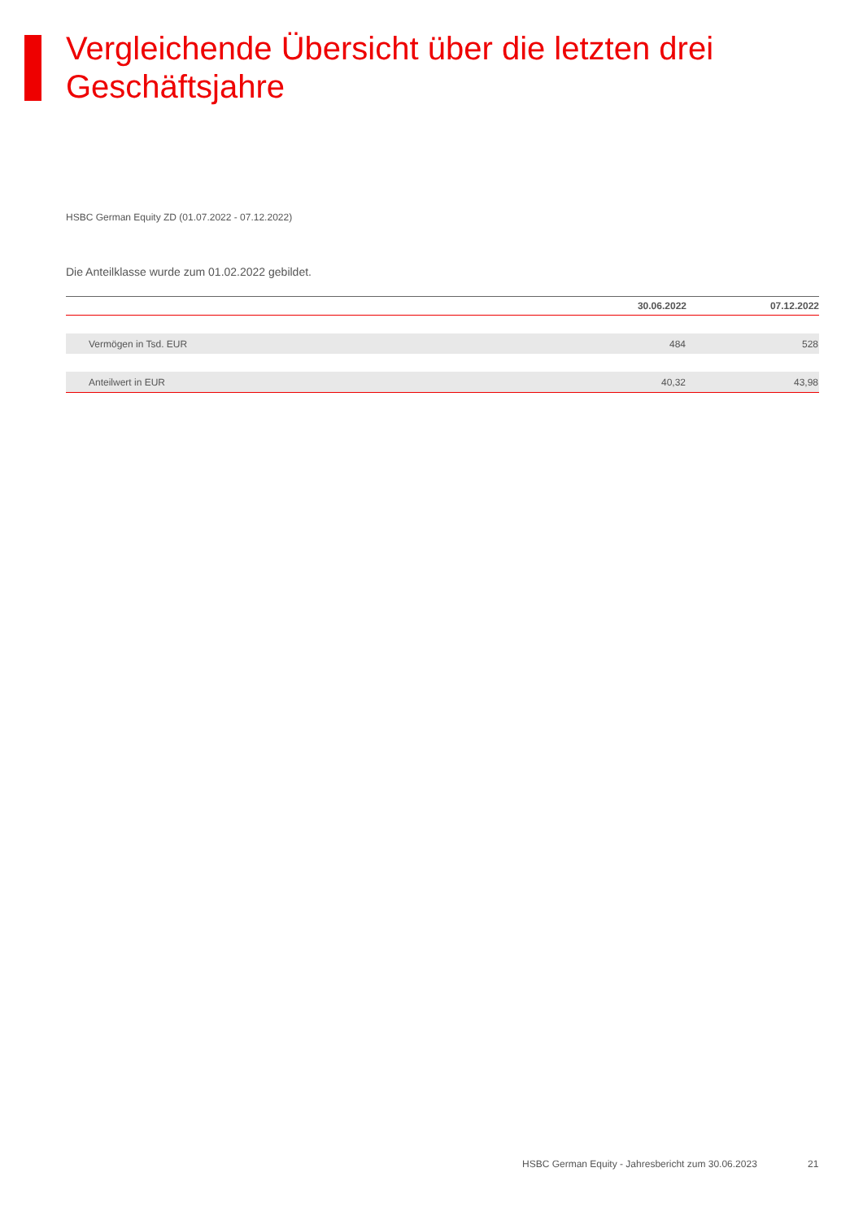Vergleichende Übersicht über die letzten drei Geschäftsjahre
HSBC German Equity ZD (01.07.2022 - 07.12.2022)
Die Anteilklasse wurde zum 01.02.2022 gebildet.
| | 30.06.2022 | 07.12.2022 |
| --- | --- | --- |
| Vermögen in Tsd. EUR | 484 | 528 |
| Anteilwert in EUR | 40,32 | 43,98 |
HSBC German Equity - Jahresbericht zum 30.06.2023
21